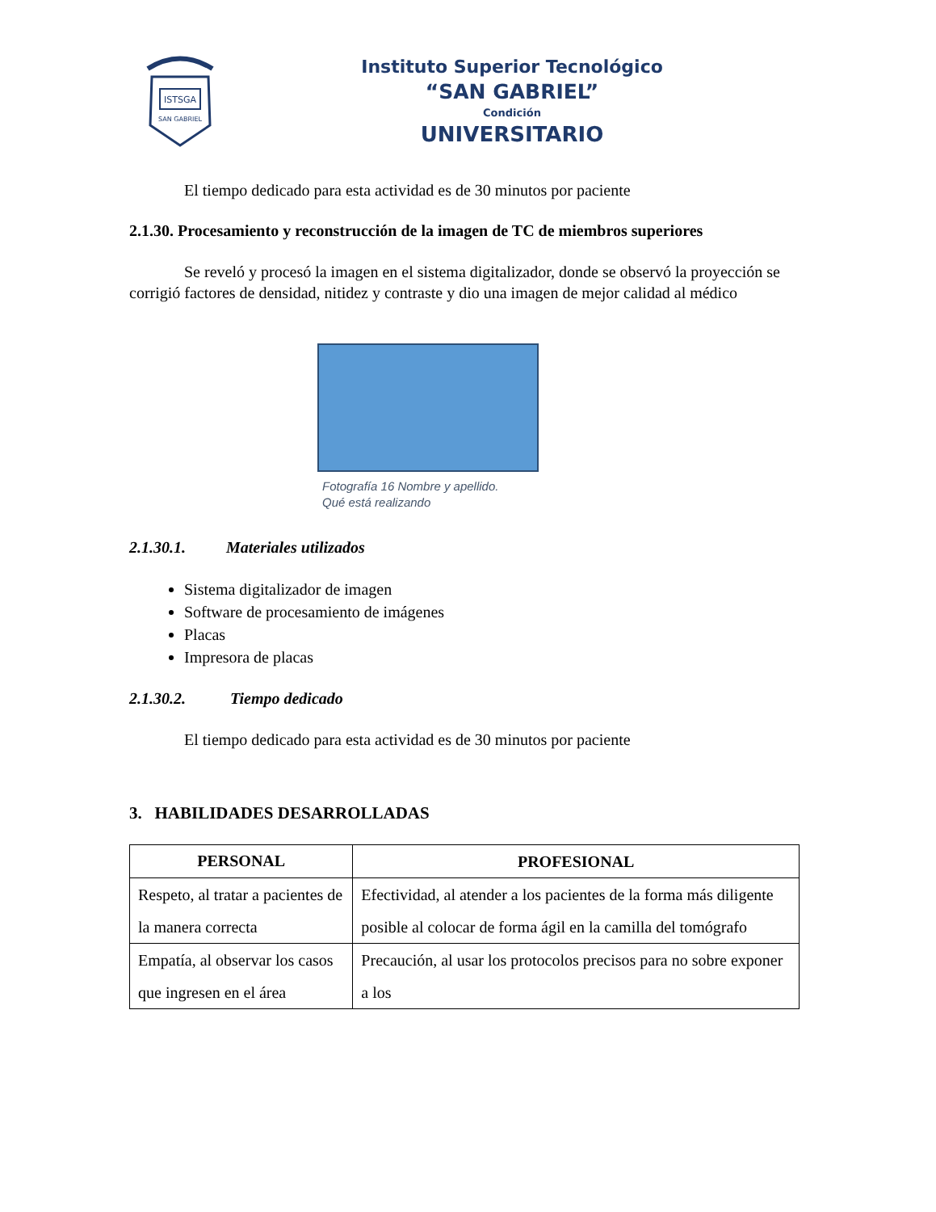ISTSGA
SAN GABRIEL
Instituto Superior Tecnológico
“SAN GABRIEL”
Condición
UNIVERSITARIO
El tiempo dedicado para esta actividad es de 30 minutos por paciente
2.1.30. Procesamiento y reconstrucción de la imagen de TC de miembros superiores
Se reveló y procesó la imagen en el sistema digitalizador, donde se observó la proyección se corrigió factores de densidad, nitidez y contraste y dio una imagen de mejor calidad al médico
Fotografía 16 Nombre y apellido.
Qué está realizando
2.1.30.1. Materiales utilizados
Sistema digitalizador de imagen
Software de procesamiento de imágenes
Placas
Impresora de placas
2.1.30.2. Tiempo dedicado
El tiempo dedicado para esta actividad es de 30 minutos por paciente
3. HABILIDADES DESARROLLADAS
| PERSONAL | PROFESIONAL |
| --- | --- |
| Respeto, al tratar a pacientes de la manera correcta | Efectividad, al atender a los pacientes de la forma más diligente posible al colocar de forma ágil en la camilla del tomógrafo |
| Empatía, al observar los casos que ingresen en el área | Precaución, al usar los protocolos precisos para no sobre exponer a los |